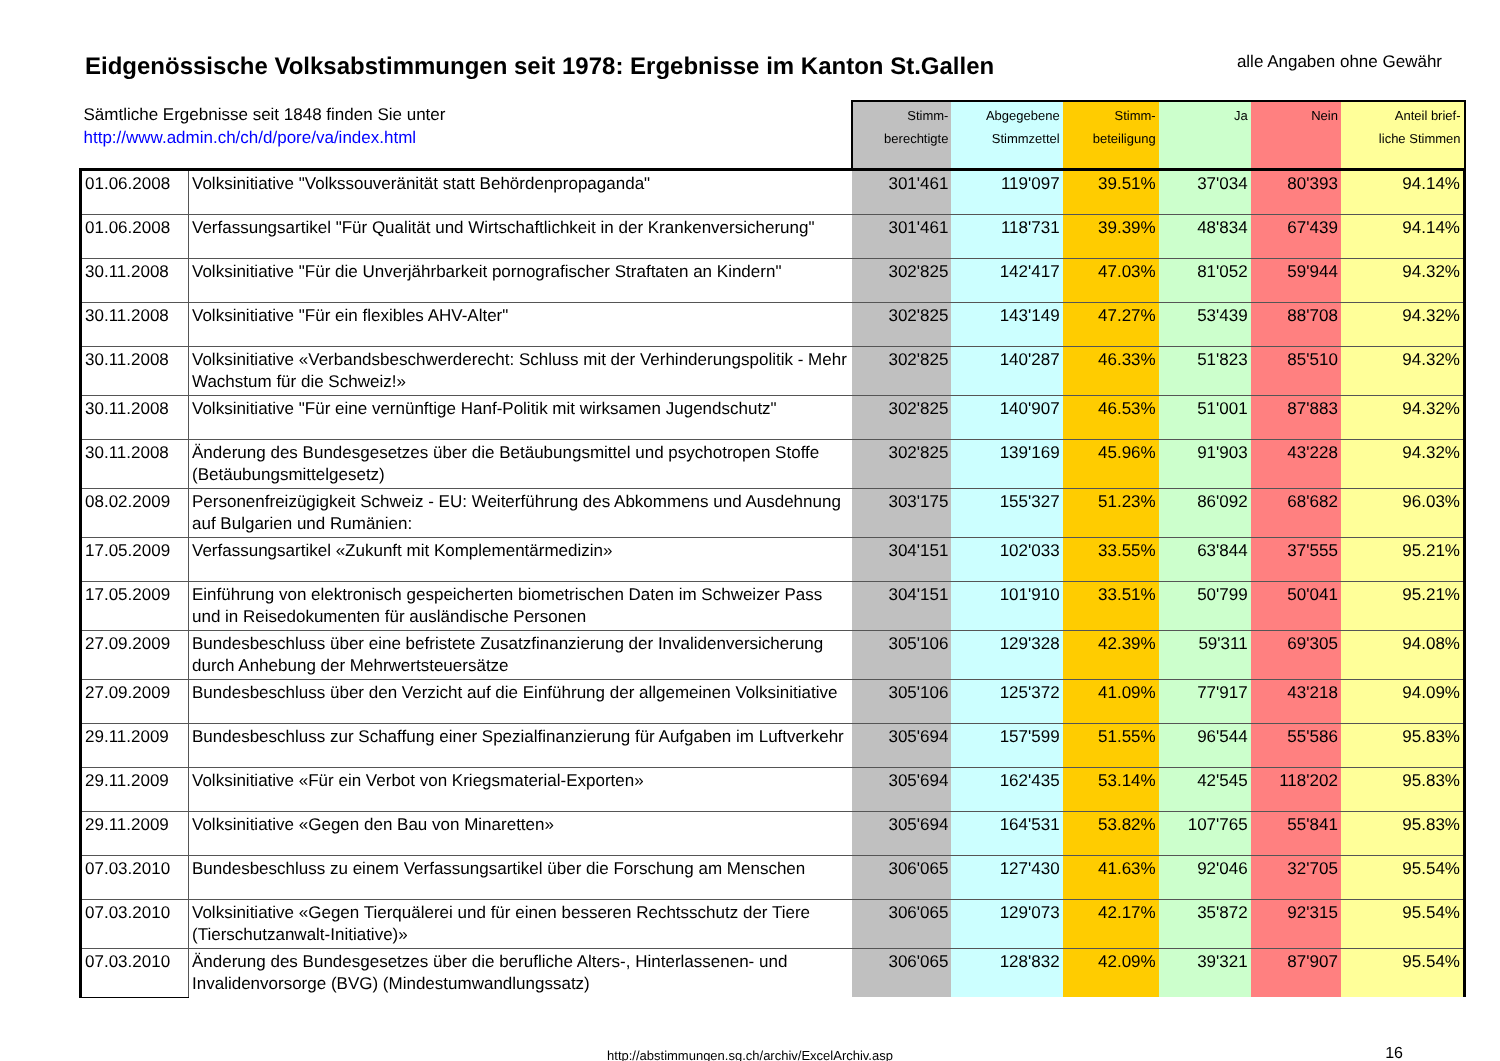Eidgenössische Volksabstimmungen seit 1978: Ergebnisse im Kanton St.Gallen
alle Angaben ohne Gewähr
| Sämtliche Ergebnisse seit 1848 finden Sie unter http://www.admin.ch/ch/d/pore/va/index.html | | Stimm- berechtigte | Abgegebene Stimmzettel | Stimm- beteiligung | Ja | Nein | Anteil brief- liche Stimmen |
| --- | --- | --- | --- | --- | --- | --- | --- |
| 01.06.2008 | Volksinitiative "Volkssouveränität statt Behördenpropaganda" | 301'461 | 119'097 | 39.51% | 37'034 | 80'393 | 94.14% |
| 01.06.2008 | Verfassungsartikel "Für Qualität und Wirtschaftlichkeit in der Krankenversicherung" | 301'461 | 118'731 | 39.39% | 48'834 | 67'439 | 94.14% |
| 30.11.2008 | Volksinitiative "Für die Unverjährbarkeit pornografischer Straftaten an Kindern" | 302'825 | 142'417 | 47.03% | 81'052 | 59'944 | 94.32% |
| 30.11.2008 | Volksinitiative "Für ein flexibles AHV-Alter" | 302'825 | 143'149 | 47.27% | 53'439 | 88'708 | 94.32% |
| 30.11.2008 | Volksinitiative «Verbandsbeschwerderecht: Schluss mit der Verhinderungspolitik - Mehr Wachstum für die Schweiz!» | 302'825 | 140'287 | 46.33% | 51'823 | 85'510 | 94.32% |
| 30.11.2008 | Volksinitiative "Für eine vernünftige Hanf-Politik mit wirksamen Jugendschutz" | 302'825 | 140'907 | 46.53% | 51'001 | 87'883 | 94.32% |
| 30.11.2008 | Änderung des Bundesgesetzes über die Betäubungsmittel und psychotropen Stoffe (Betäubungsmittelgesetz) | 302'825 | 139'169 | 45.96% | 91'903 | 43'228 | 94.32% |
| 08.02.2009 | Personenfreizügigkeit Schweiz - EU: Weiterführung des Abkommens und Ausdehnung auf Bulgarien und Rumänien: | 303'175 | 155'327 | 51.23% | 86'092 | 68'682 | 96.03% |
| 17.05.2009 | Verfassungsartikel «Zukunft mit Komplementärmedizin» | 304'151 | 102'033 | 33.55% | 63'844 | 37'555 | 95.21% |
| 17.05.2009 | Einführung von elektronisch gespeicherten biometrischen Daten im Schweizer Pass und in Reisedokumenten für ausländische Personen | 304'151 | 101'910 | 33.51% | 50'799 | 50'041 | 95.21% |
| 27.09.2009 | Bundesbeschluss über eine befristete Zusatzfinanzierung der Invalidenversicherung durch Anhebung der Mehrwertsteuersätze | 305'106 | 129'328 | 42.39% | 59'311 | 69'305 | 94.08% |
| 27.09.2009 | Bundesbeschluss über den Verzicht auf die Einführung der allgemeinen Volksinitiative | 305'106 | 125'372 | 41.09% | 77'917 | 43'218 | 94.09% |
| 29.11.2009 | Bundesbeschluss zur Schaffung einer Spezialfinanzierung für Aufgaben im Luftverkehr | 305'694 | 157'599 | 51.55% | 96'544 | 55'586 | 95.83% |
| 29.11.2009 | Volksinitiative «Für ein Verbot von Kriegsmaterial-Exporten» | 305'694 | 162'435 | 53.14% | 42'545 | 118'202 | 95.83% |
| 29.11.2009 | Volksinitiative «Gegen den Bau von Minaretten» | 305'694 | 164'531 | 53.82% | 107'765 | 55'841 | 95.83% |
| 07.03.2010 | Bundesbeschluss zu einem Verfassungsartikel über die Forschung am Menschen | 306'065 | 127'430 | 41.63% | 92'046 | 32'705 | 95.54% |
| 07.03.2010 | Volksinitiative «Gegen Tierquälerei und für einen besseren Rechtsschutz der Tiere (Tierschutzanwalt-Initiative)» | 306'065 | 129'073 | 42.17% | 35'872 | 92'315 | 95.54% |
| 07.03.2010 | Änderung des Bundesgesetzes über die berufliche Alters-, Hinterlassenen- und Invalidenvorsorge (BVG) (Mindestumwandlungssatz) | 306'065 | 128'832 | 42.09% | 39'321 | 87'907 | 95.54% |
http://abstimmungen.sg.ch/archiv/ExcelArchiv.asp 16